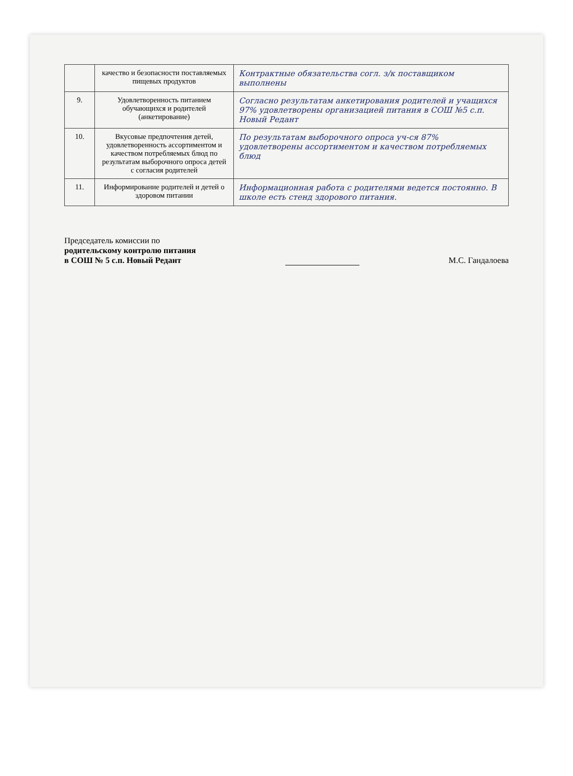| | качество и безопасности поставляемых пищевых продуктов | Контрактные обязательства согл. з/к поставщиком выполнены |
| 9. | Удовлетворенность питанием обучающихся и родителей (анкетирование) | Согласно результатам анкетирования родителей и учащихся 97% удовлетворены организацией питания в СОШ №5 с.п. Новый Редант |
| 10. | Вкусовые предпочтения детей, удовлетворенность ассортиментом и качеством потребляемых блюд по результатам выборочного опроса детей с согласия родителей | По результатам выборочного опроса уч-ся 87% удовлетворены ассортиментом и качеством потребляемых блюд |
| 11. | Информирование родителей и детей о здоровом питании | Информационная работа с родителями ведется постоянно. В школе есть стенд здорового питания. |
Председатель комиссии по
родительскому контролю питания
в СОШ № 5 с.п. Новый Редант
М.С. Гандалоева